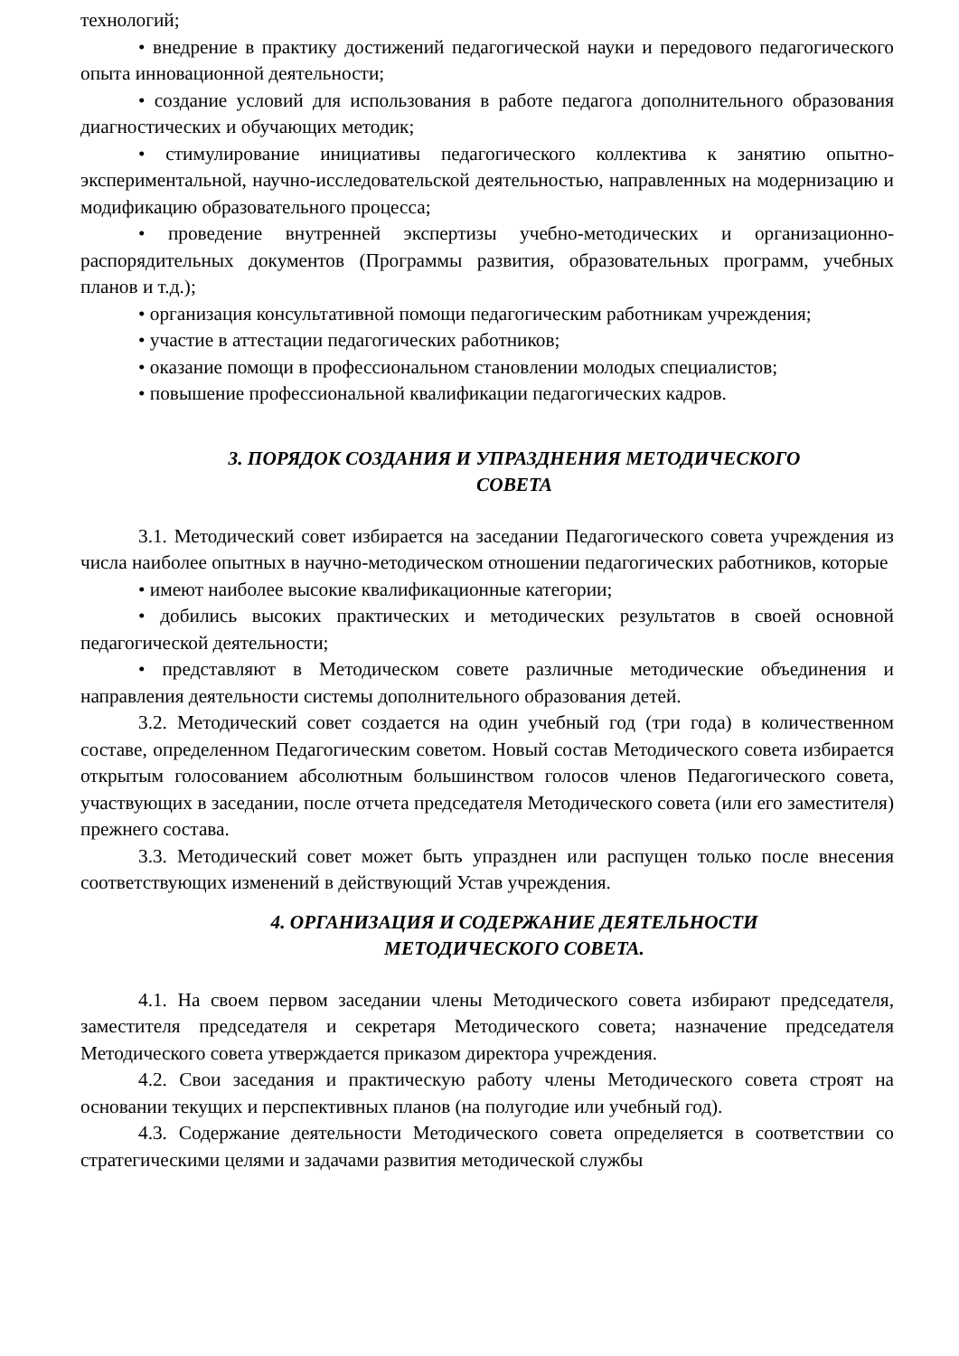технологий;
• внедрение в практику достижений педагогической науки и передового педагогического опыта инновационной деятельности;
• создание условий для использования в работе педагога дополнительного образования диагностических и обучающих методик;
• стимулирование инициативы педагогического коллектива к занятию опытно-экспериментальной, научно-исследовательской деятельностью, направленных на модернизацию и модификацию образовательного процесса;
• проведение внутренней экспертизы учебно-методических и организационно-распорядительных документов (Программы развития, образовательных программ, учебных планов и т.д.);
• организация консультативной помощи педагогическим работникам учреждения;
• участие в аттестации педагогических работников;
• оказание помощи в профессиональном становлении молодых специалистов;
• повышение профессиональной квалификации педагогических кадров.
3. ПОРЯДОК СОЗДАНИЯ И УПРАЗДНЕНИЯ МЕТОДИЧЕСКОГО
СОВЕТА
3.1. Методический совет избирается на заседании Педагогического совета учреждения из числа наиболее опытных в научно-методическом отношении педагогических работников, которые
• имеют наиболее высокие квалификационные категории;
• добились высоких практических и методических результатов в своей основной педагогической деятельности;
• представляют в Методическом совете различные методические объединения и направления деятельности системы дополнительного образования детей.
3.2. Методический совет создается на один учебный год (три года) в количественном составе, определенном Педагогическим советом. Новый состав Методического совета избирается открытым голосованием абсолютным большинством голосов членов Педагогического совета, участвующих в заседании, после отчета председателя Методического совета (или его заместителя) прежнего состава.
3.3. Методический совет может быть упразднен или распущен только после внесения соответствующих изменений в действующий Устав учреждения.
4. ОРГАНИЗАЦИЯ И СОДЕРЖАНИЕ ДЕЯТЕЛЬНОСТИ
МЕТОДИЧЕСКОГО СОВЕТА.
4.1. На своем первом заседании члены Методического совета избирают председателя, заместителя председателя и секретаря Методического совета; назначение председателя Методического совета утверждается приказом директора учреждения.
4.2. Свои заседания и практическую работу члены Методического совета строят на основании текущих и перспективных планов (на полугодие или учебный год).
4.3. Содержание деятельности Методического совета определяется в соответствии со стратегическими целями и задачами развития методической службы